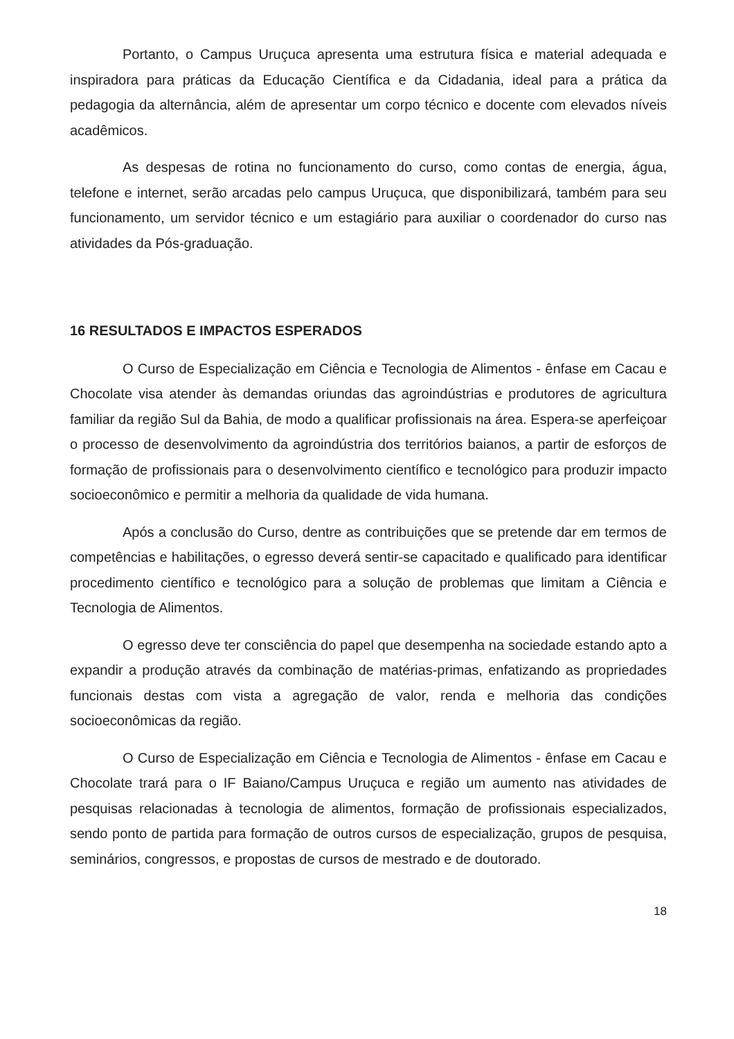Portanto, o Campus Uruçuca apresenta uma estrutura física e material adequada e inspiradora para práticas da Educação Científica e da Cidadania, ideal para a prática da pedagogia da alternância, além de apresentar um corpo técnico e docente com elevados níveis acadêmicos.
As despesas de rotina no funcionamento do curso, como contas de energia, água, telefone e internet, serão arcadas pelo campus Uruçuca, que disponibilizará, também para seu funcionamento, um servidor técnico e um estagiário para auxiliar o coordenador do curso nas atividades da Pós-graduação.
16 RESULTADOS E IMPACTOS ESPERADOS
O Curso de Especialização em Ciência e Tecnologia de Alimentos - ênfase em Cacau e Chocolate visa atender às demandas oriundas das agroindústrias e produtores de agricultura familiar da região Sul da Bahia, de modo a qualificar profissionais na área. Espera-se aperfeiçoar o processo de desenvolvimento da agroindústria dos territórios baianos, a partir de esforços de formação de profissionais para o desenvolvimento científico e tecnológico para produzir impacto socioeconômico e permitir a melhoria da qualidade de vida humana.
Após a conclusão do Curso, dentre as contribuições que se pretende dar em termos de competências e habilitações, o egresso deverá sentir-se capacitado e qualificado para identificar procedimento científico e tecnológico para a solução de problemas que limitam a Ciência e Tecnologia de Alimentos.
O egresso deve ter consciência do papel que desempenha na sociedade estando apto a expandir a produção através da combinação de matérias-primas, enfatizando as propriedades funcionais destas com vista a agregação de valor, renda e melhoria das condições socioeconômicas da região.
O Curso de Especialização em Ciência e Tecnologia de Alimentos - ênfase em Cacau e Chocolate trará para o IF Baiano/Campus Uruçuca e região um aumento nas atividades de pesquisas relacionadas à tecnologia de alimentos, formação de profissionais especializados, sendo ponto de partida para formação de outros cursos de especialização, grupos de pesquisa, seminários, congressos, e propostas de cursos de mestrado e de doutorado.
18